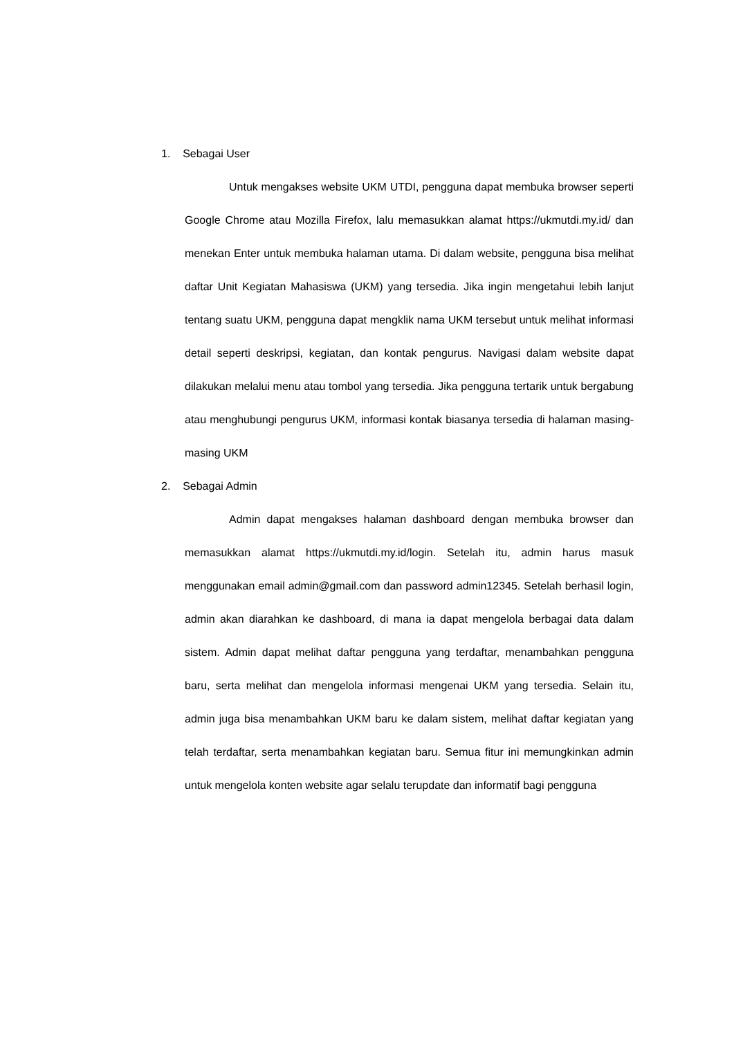1. Sebagai User
Untuk mengakses website UKM UTDI, pengguna dapat membuka browser seperti Google Chrome atau Mozilla Firefox, lalu memasukkan alamat https://ukmutdi.my.id/ dan menekan Enter untuk membuka halaman utama. Di dalam website, pengguna bisa melihat daftar Unit Kegiatan Mahasiswa (UKM) yang tersedia. Jika ingin mengetahui lebih lanjut tentang suatu UKM, pengguna dapat mengklik nama UKM tersebut untuk melihat informasi detail seperti deskripsi, kegiatan, dan kontak pengurus. Navigasi dalam website dapat dilakukan melalui menu atau tombol yang tersedia. Jika pengguna tertarik untuk bergabung atau menghubungi pengurus UKM, informasi kontak biasanya tersedia di halaman masing-masing UKM
2. Sebagai Admin
Admin dapat mengakses halaman dashboard dengan membuka browser dan memasukkan alamat https://ukmutdi.my.id/login. Setelah itu, admin harus masuk menggunakan email admin@gmail.com dan password admin12345. Setelah berhasil login, admin akan diarahkan ke dashboard, di mana ia dapat mengelola berbagai data dalam sistem. Admin dapat melihat daftar pengguna yang terdaftar, menambahkan pengguna baru, serta melihat dan mengelola informasi mengenai UKM yang tersedia. Selain itu, admin juga bisa menambahkan UKM baru ke dalam sistem, melihat daftar kegiatan yang telah terdaftar, serta menambahkan kegiatan baru. Semua fitur ini memungkinkan admin untuk mengelola konten website agar selalu terupdate dan informatif bagi pengguna